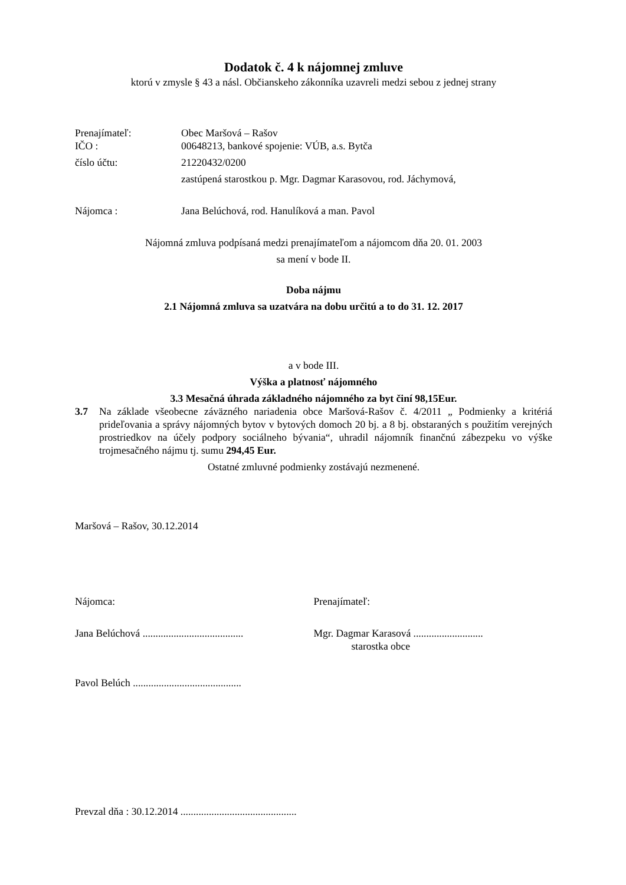Dodatok č. 4 k nájomnej zmluve
ktorú v zmysle § 43 a násl. Občianskeho zákonníka uzavreli medzi sebou z jednej strany
Prenajímateľ: Obec Maršová – Rašov
IČO : 00648213, bankové spojenie: VÚB, a.s. Bytča
číslo účtu: 21220432/0200
zastúpená starostkou p. Mgr. Dagmar Karasovou, rod. Jáchymová,
Nájomca : Jana Belúchová, rod. Hanulíková a man. Pavol
Nájomná zmluva podpísaná medzi prenajímateľom a nájomcom dňa 20. 01. 2003
sa mení v bode II.
Doba nájmu
2.1 Nájomná zmluva sa uzatvára na dobu určitú a to do 31. 12. 2017
a v bode III.
Výška a platnosť nájomného
3.3 Mesačná úhrada základného nájomného za byt činí 98,15Eur.
3.7 Na základe všeobecne záväzného nariadenia obce Maršová-Rašov č. 4/2011 „ Podmienky a kritériá prideľovania a správy nájomných bytov v bytových domoch 20 bj. a 8 bj. obstaraných s použitím verejných prostriedkov na účely podpory sociálneho bývania“, uhradil nájomník finančnú zábezpeku vo výške trojmesačného nájmu tj. sumu 294,45 Eur.
Ostatné zmluvné podmienky zostávajú nezmenené.
Maršová – Rašov, 30.12.2014
Nájomca: Prenajímateľ:
Jana Belúchová .......................................
Mgr. Dagmar Karasová ...........................
starostka obce
Pavol Belúch ..........................................
Prevzal dňa : 30.12.2014 .............................................